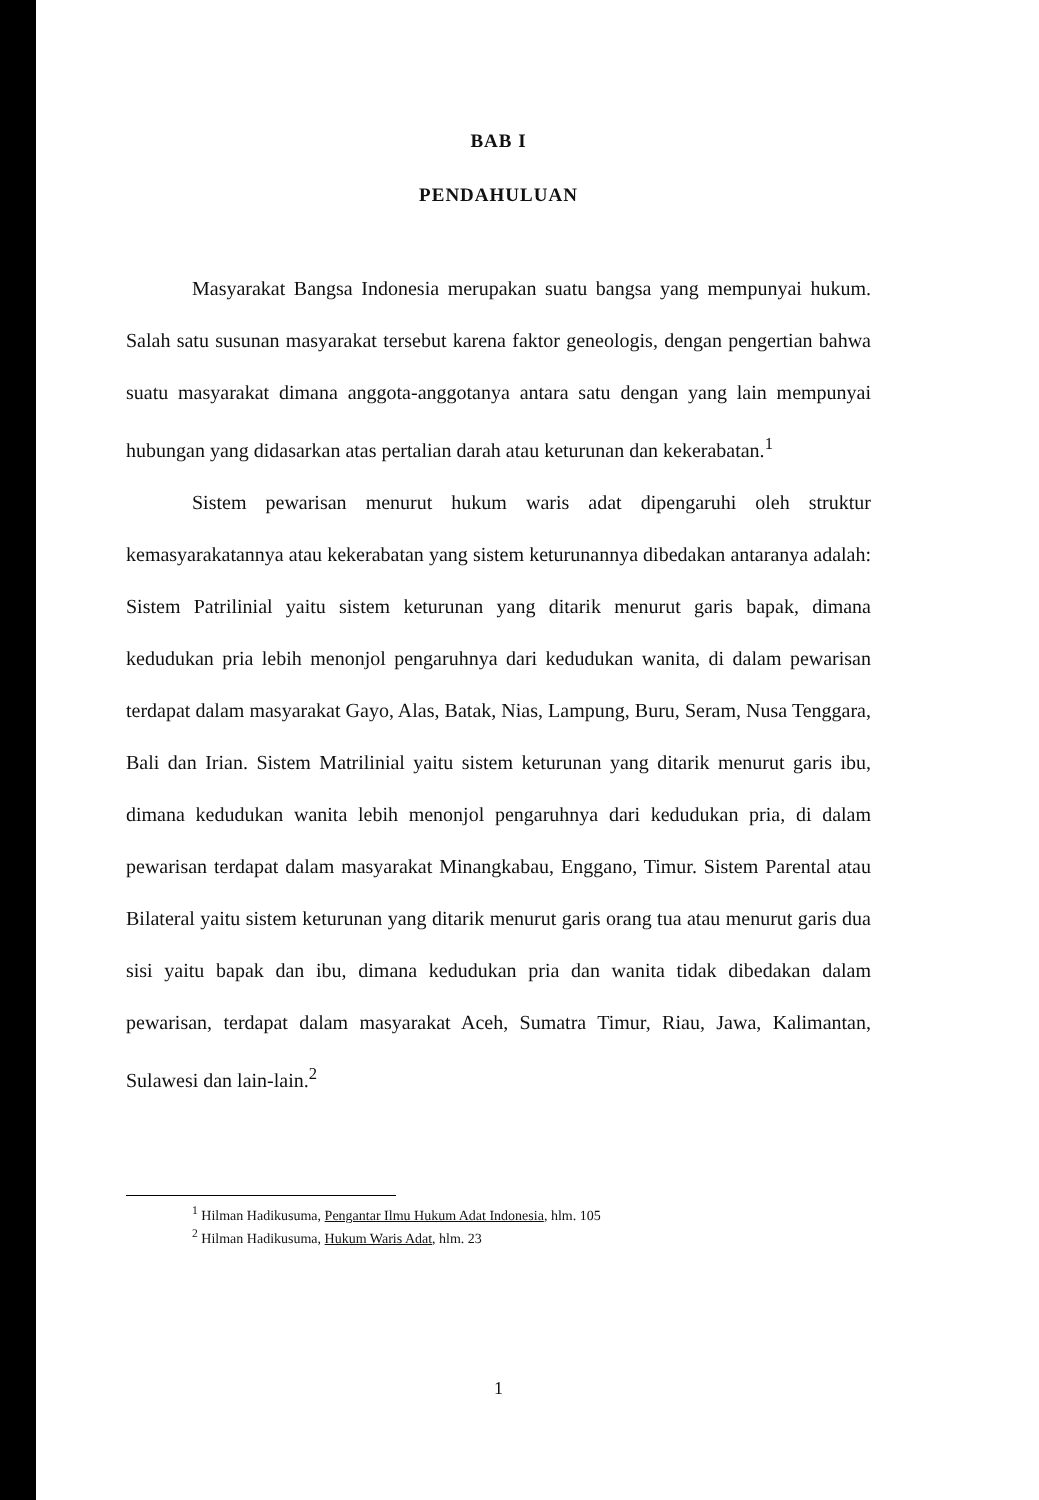BAB I
PENDAHULUAN
Masyarakat Bangsa Indonesia merupakan suatu bangsa yang mempunyai hukum. Salah satu susunan masyarakat tersebut karena faktor geneologis, dengan pengertian bahwa suatu masyarakat dimana anggota-anggotanya antara satu dengan yang lain mempunyai hubungan yang didasarkan atas pertalian darah atau keturunan dan kekerabatan.<sup>1</sup>
Sistem pewarisan menurut hukum waris adat dipengaruhi oleh struktur kemasyarakatannya atau kekerabatan yang sistem keturunannya dibedakan antaranya adalah: Sistem Patrilinial yaitu sistem keturunan yang ditarik menurut garis bapak, dimana kedudukan pria lebih menonjol pengaruhnya dari kedudukan wanita, di dalam pewarisan terdapat dalam masyarakat Gayo, Alas, Batak, Nias, Lampung, Buru, Seram, Nusa Tenggara, Bali dan Irian. Sistem Matrilinial yaitu sistem keturunan yang ditarik menurut garis ibu, dimana kedudukan wanita lebih menonjol pengaruhnya dari kedudukan pria, di dalam pewarisan terdapat dalam masyarakat Minangkabau, Enggano, Timur. Sistem Parental atau Bilateral yaitu sistem keturunan yang ditarik menurut garis orang tua atau menurut garis dua sisi yaitu bapak dan ibu, dimana kedudukan pria dan wanita tidak dibedakan dalam pewarisan, terdapat dalam masyarakat Aceh, Sumatra Timur, Riau, Jawa, Kalimantan, Sulawesi dan lain-lain.<sup>2</sup>
<sup>1</sup> Hilman Hadikusuma, Pengantar Ilmu Hukum Adat Indonesia, hlm. 105
<sup>2</sup> Hilman Hadikusuma, Hukum Waris Adat, hlm. 23
1